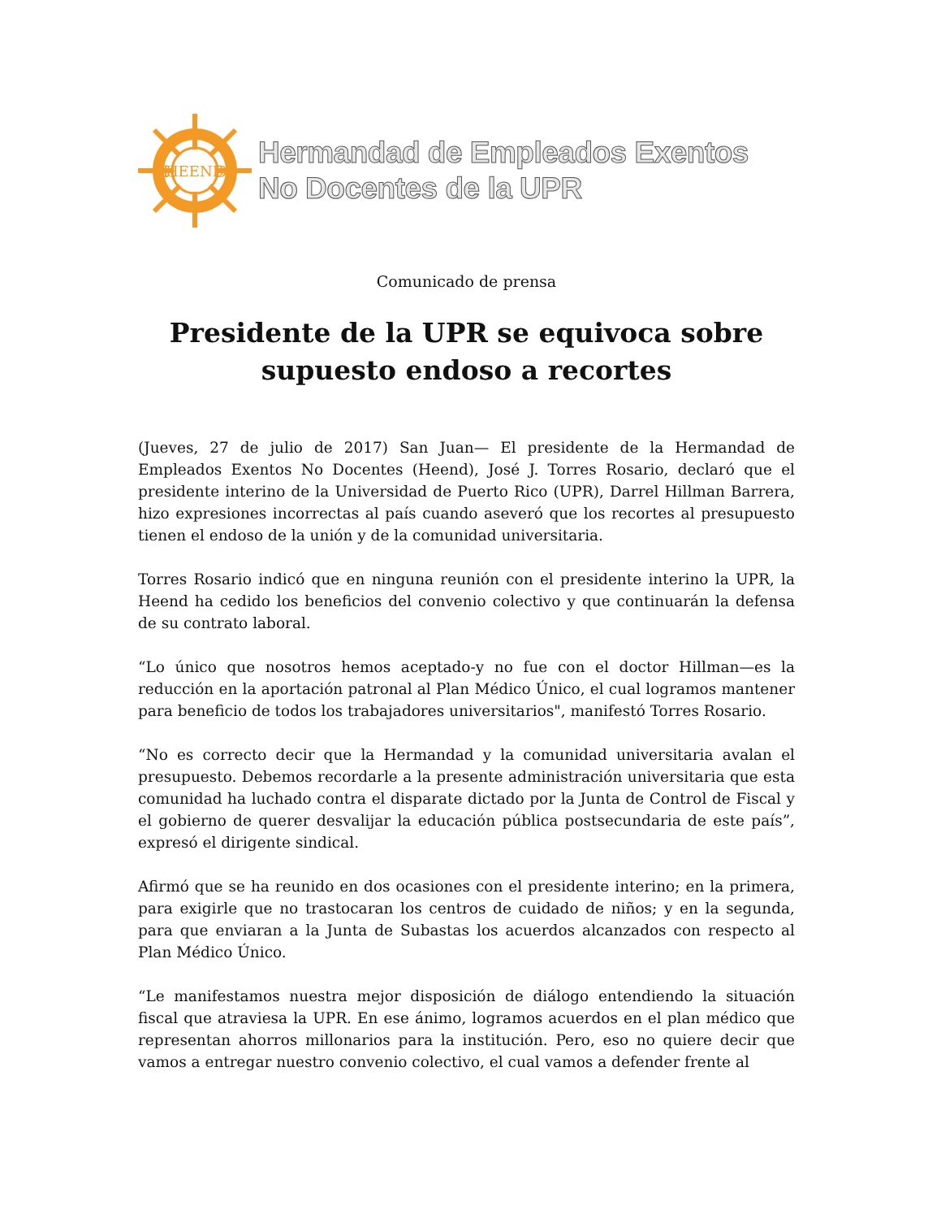HEEND
HEEND
Hermandad de Empleados Exentos
No Docentes de la UPR
Comunicado de prensa
Presidente de la UPR se equivoca sobre
supuesto endoso a recortes
(Jueves, 27 de julio de 2017) San Juan— El presidente de la Hermandad de Empleados Exentos No Docentes (Heend), José J. Torres Rosario, declaró que el presidente interino de la Universidad de Puerto Rico (UPR), Darrel Hillman Barrera, hizo expresiones incorrectas al país cuando aseveró que los recortes al presupuesto tienen el endoso de la unión y de la comunidad universitaria.
Torres Rosario indicó que en ninguna reunión con el presidente interino la UPR, la Heend ha cedido los beneficios del convenio colectivo y que continuarán la defensa de su contrato laboral.
“Lo único que nosotros hemos aceptado-y no fue con el doctor Hillman—es la reducción en la aportación patronal al Plan Médico Único, el cual logramos mantener para beneficio de todos los trabajadores universitarios", manifestó Torres Rosario.
“No es correcto decir que la Hermandad y la comunidad universitaria avalan el presupuesto. Debemos recordarle a la presente administración universitaria que esta comunidad ha luchado contra el disparate dictado por la Junta de Control de Fiscal y el gobierno de querer desvalijar la educación pública postsecundaria de este país”, expresó el dirigente sindical.
Afirmó que se ha reunido en dos ocasiones con el presidente interino; en la primera, para exigirle que no trastocaran los centros de cuidado de niños; y en la segunda, para que enviaran a la Junta de Subastas los acuerdos alcanzados con respecto al Plan Médico Único.
“Le manifestamos nuestra mejor disposición de diálogo entendiendo la situación fiscal que atraviesa la UPR. En ese ánimo, logramos acuerdos en el plan médico que representan ahorros millonarios para la institución. Pero, eso no quiere decir que vamos a entregar nuestro convenio colectivo, el cual vamos a defender frente al